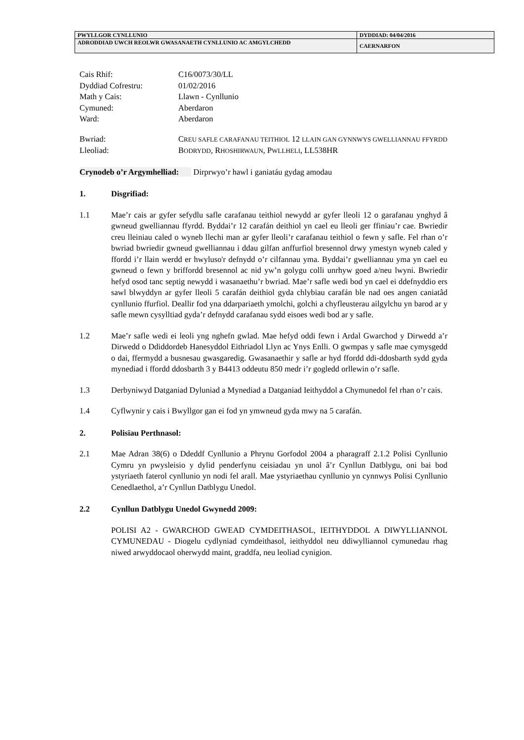| PWYLLGOR CYNLLUNIO | DYDDIAD: 04/04/2016 |
| ADRODDIAD UWCH REOLWR GWASANAETH CYNLLUNIO AC AMGYLCHEDD | CAERNARFON |
Cais Rhif: C16/0073/30/LL
Dyddiad Cofrestru: 01/02/2016
Math y Cais: Llawn - Cynllunio
Cymuned: Aberdaron
Ward: Aberdaron
Bwriad: CREU SAFLE CARAFANAU TEITHIOL 12 LLAIN GAN GYNNWYS GWELLIANNAU FFYRDD
Lleoliad: BODRYDD, RHOSHIRWAUN, PWLLHELI, LL538HR
Crynodeb o’r Argymhelliad: Dirprwyo’r hawl i ganiatáu gydag amodau
1. Disgrifiad:
1.1 Mae’r cais ar gyfer sefydlu safle carafanau teithiol newydd ar gyfer lleoli 12 o garafanau ynghyd â gwneud gwelliannau ffyrdd. Byddai’r 12 carafán deithiol yn cael eu lleoli ger ffiniau’r cae. Bwriedir creu lleiniau caled o wyneb llechi man ar gyfer lleoli’r carafanau teithiol o fewn y safle. Fel rhan o’r bwriad bwriedir gwneud gwelliannau i ddau gilfan anffurfiol bresennol drwy ymestyn wyneb caled y ffordd i’r llain werdd er hwyluso'r defnydd o’r cilfannau yma. Byddai’r gwelliannau yma yn cael eu gwneud o fewn y briffordd bresennol ac nid yw’n golygu colli unrhyw goed a/neu lwyni. Bwriedir hefyd osod tanc septig newydd i wasanaethu’r bwriad. Mae’r safle wedi bod yn cael ei ddefnyddio ers sawl blwyddyn ar gyfer lleoli 5 carafán deithiol gyda chlybiau carafán ble nad oes angen caniatâd cynllunio ffurfiol. Deallir fod yna ddarpariaeth ymolchi, golchi a chyfleusterau ailgylchu yn barod ar y safle mewn cysylltiad gyda’r defnydd carafanau sydd eisoes wedi bod ar y safle.
1.2 Mae’r safle wedi ei leoli yng nghefn gwlad. Mae hefyd oddi fewn i Ardal Gwarchod y Dirwedd a’r Dirwedd o Ddiddordeb Hanesyddol Eithriadol Llyn ac Ynys Enlli. O gwmpas y safle mae cymysgedd o dai, ffermydd a busnesau gwasgaredig. Gwasanaethir y safle ar hyd ffordd ddi-ddosbarth sydd gyda mynediad i ffordd ddosbarth 3 y B4413 oddeutu 850 medr i’r gogledd orllewin o’r safle.
1.3 Derbyniwyd Datganiad Dyluniad a Mynediad a Datganiad Ieithyddol a Chymunedol fel rhan o’r cais.
1.4 Cyflwynir y cais i Bwyllgor gan ei fod yn ymwneud gyda mwy na 5 carafán.
2. Polisïau Perthnasol:
2.1 Mae Adran 38(6) o Ddeddf Cynllunio a Phrynu Gorfodol 2004 a pharagraff 2.1.2 Polisi Cynllunio Cymru yn pwysleisio y dylid penderfynu ceisiadau yn unol â’r Cynllun Datblygu, oni bai bod ystyriaeth faterol cynllunio yn nodi fel arall. Mae ystyriaethau cynllunio yn cynnwys Polisi Cynllunio Cenedlaethol, a’r Cynllun Datblygu Unedol.
2.2 Cynllun Datblygu Unedol Gwynedd 2009:
POLISI A2 - GWARCHOD GWEAD CYMDEITHASOL, IEITHYDDOL A DIWYLLIANNOL CYMUNEDAU - Diogelu cydlyniad cymdeithasol, ieithyddol neu ddiwylliannol cymunedau rhag niwed arwyddocaol oherwydd maint, graddfa, neu leoliad cynigion.